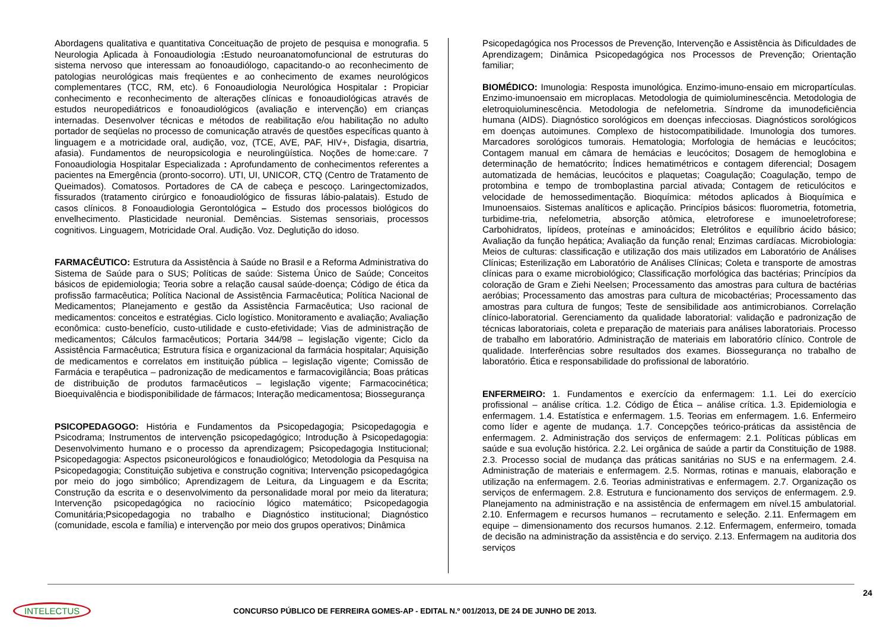Abordagens qualitativa e quantitativa Conceituação de projeto de pesquisa e monografia. 5 Neurologia Aplicada à Fonoaudiologia : Estudo neuroanatomofuncional de estruturas do sistema nervoso que interessam ao fonoaudiólogo, capacitando-o ao reconhecimento de patologias neurológicas mais freqüentes e ao conhecimento de exames neurológicos complementares (TCC, RM, etc). 6 Fonoaudiologia Neurológica Hospitalar : Propiciar conhecimento e reconhecimento de alterações clínicas e fonoaudiológicas através de estudos neuropediátricos e fonoaudiológicos (avaliação e intervenção) em crianças internadas. Desenvolver técnicas e métodos de reabilitação e/ou habilitação no adulto portador de seqüelas no processo de comunicação através de questões específicas quanto à linguagem e a motricidade oral, audição, voz, (TCE, AVE, PAF, HIV+, Disfagia, disartria, afasia). Fundamentos de neuropsicologia e neurolingüística. Noções de home:care. 7 Fonoaudiologia Hospitalar Especializada : Aprofundamento de conhecimentos referentes a pacientes na Emergência (pronto-socorro). UTI, UI, UNICOR, CTQ (Centro de Tratamento de Queimados). Comatosos. Portadores de CA de cabeça e pescoço. Laringectomizados, fissurados (tratamento cirúrgico e fonoaudiológico de fissuras lábio-palatais). Estudo de casos clínicos. 8 Fonoaudiologia Gerontológica – Estudo dos processos biológicos do envelhecimento. Plasticidade neuronial. Demências. Sistemas sensoriais, processos cognitivos. Linguagem, Motricidade Oral. Audição. Voz. Deglutição do idoso.
FARMACÊUTICO: Estrutura da Assistência à Saúde no Brasil e a Reforma Administrativa do Sistema de Saúde para o SUS; Políticas de saúde: Sistema Único de Saúde; Conceitos básicos de epidemiologia; Teoria sobre a relação causal saúde-doença; Código de ética da profissão farmacêutica; Política Nacional de Assistência Farmacêutica; Política Nacional de Medicamentos; Planejamento e gestão da Assistência Farmacêutica; Uso racional de medicamentos: conceitos e estratégias. Ciclo logístico. Monitoramento e avaliação; Avaliação econômica: custo-benefício, custo-utilidade e custo-efetividade; Vias de administração de medicamentos; Cálculos farmacêuticos; Portaria 344/98 – legislação vigente; Ciclo da Assistência Farmacêutica; Estrutura física e organizacional da farmácia hospitalar; Aquisição de medicamentos e correlatos em instituição pública – legislação vigente; Comissão de Farmácia e terapêutica – padronização de medicamentos e farmacovigilância; Boas práticas de distribuição de produtos farmacêuticos – legislação vigente; Farmacocinética; Bioequivalência e biodisponibilidade de fármacos; Interação medicamentosa; Biossegurança
PSICOPEDAGOGO: História e Fundamentos da Psicopedagogia; Psicopedagogia e Psicodrama; Instrumentos de intervenção psicopedagógico; Introdução à Psicopedagogia: Desenvolvimento humano e o processo da aprendizagem; Psicopedagogia Institucional; Psicopedagogia: Aspectos psiconeurológicos e fonaudiológico; Metodologia da Pesquisa na Psicopedagogia; Constituição subjetiva e construção cognitiva; Intervenção psicopedagógica por meio do jogo simbólico; Aprendizagem de Leitura, da Linguagem e da Escrita; Construção da escrita e o desenvolvimento da personalidade moral por meio da literatura; Intervenção psicopedagógica no raciocínio lógico matemático; Psicopedagogia Comunitária;Psicopedagogia no trabalho e Diagnóstico institucional; Diagnóstico (comunidade, escola e família) e intervenção por meio dos grupos operativos; Dinâmica
Psicopedagógica nos Processos de Prevenção, Intervenção e Assistência às Dificuldades de Aprendizagem; Dinâmica Psicopedagógica nos Processos de Prevenção; Orientação familiar;
BIOMÉDICO: Imunologia: Resposta imunológica. Enzimo-imuno-ensaio em micropartículas. Enzimo-imunoensaio em microplacas. Metodologia de quimioluminescência. Metodologia de eletroquioluminescência. Metodologia de nefelometria. Síndrome da imunodeficiência humana (AIDS). Diagnóstico sorológicos em doenças infecciosas. Diagnósticos sorológicos em doenças autoimunes. Complexo de histocompatibilidade. Imunologia dos tumores. Marcadores sorológicos tumorais. Hematologia; Morfologia de hemácias e leucócitos; Contagem manual em câmara de hemácias e leucócitos; Dosagem de hemoglobina e determinação de hematócrito; Índices hematimétricos e contagem diferencial; Dosagem automatizada de hemácias, leucócitos e plaquetas; Coagulação; Coagulação, tempo de protombina e tempo de tromboplastina parcial ativada; Contagem de reticulócitos e velocidade de hemossedimentação. Bioquímica: métodos aplicados à Bioquímica e Imunoensaios. Sistemas analíticos e aplicação. Princípios básicos: fluorometria, fotometria, turbidime-tria, nefelometria, absorção atômica, eletroforese e imunoeletroforese; Carbohidratos, lipídeos, proteínas e aminoácidos; Eletrólitos e equilíbrio ácido básico; Avaliação da função hepática; Avaliação da função renal; Enzimas cardíacas. Microbiologia: Meios de culturas: classificação e utilização dos mais utilizados em Laboratório de Análises Clínicas; Esterilização em Laboratório de Análises Clínicas; Coleta e transporte de amostras clínicas para o exame microbiológico; Classificação morfológica das bactérias; Princípios da coloração de Gram e Ziehi Neelsen; Processamento das amostras para cultura de bactérias aeróbias; Processamento das amostras para cultura de micobactérias; Processamento das amostras para cultura de fungos; Teste de sensibilidade aos antimicrobianos. Correlação clínico-laboratorial. Gerenciamento da qualidade laboratorial: validação e padronização de técnicas laboratoriais, coleta e preparação de materiais para análises laboratoriais. Processo de trabalho em laboratório. Administração de materiais em laboratório clínico. Controle de qualidade. Interferências sobre resultados dos exames. Biossegurança no trabalho de laboratório. Ética e responsabilidade do profissional de laboratório.
ENFERMEIRO: 1. Fundamentos e exercício da enfermagem: 1.1. Lei do exercício profissional – análise crítica. 1.2. Código de Ética – análise crítica. 1.3. Epidemiologia e enfermagem. 1.4. Estatística e enfermagem. 1.5. Teorias em enfermagem. 1.6. Enfermeiro como líder e agente de mudança. 1.7. Concepções teórico-práticas da assistência de enfermagem. 2. Administração dos serviços de enfermagem: 2.1. Políticas públicas em saúde e sua evolução histórica. 2.2. Lei orgânica de saúde a partir da Constituição de 1988. 2.3. Processo social de mudança das práticas sanitárias no SUS e na enfermagem. 2.4. Administração de materiais e enfermagem. 2.5. Normas, rotinas e manuais, elaboração e utilização na enfermagem. 2.6. Teorias administrativas e enfermagem. 2.7. Organização os serviços de enfermagem. 2.8. Estrutura e funcionamento dos serviços de enfermagem. 2.9. Planejamento na administração e na assistência de enfermagem em nível.15 ambulatorial. 2.10. Enfermagem e recursos humanos – recrutamento e seleção. 2.11. Enfermagem em equipe – dimensionamento dos recursos humanos. 2.12. Enfermagem, enfermeiro, tomada de decisão na administração da assistência e do serviço. 2.13. Enfermagem na auditoria dos serviços
24
INTELECTUS CONCURSO PÚBLICO DE FERREIRA GOMES-AP - EDITAL N.º 001/2013, DE 24 DE JUNHO DE 2013.